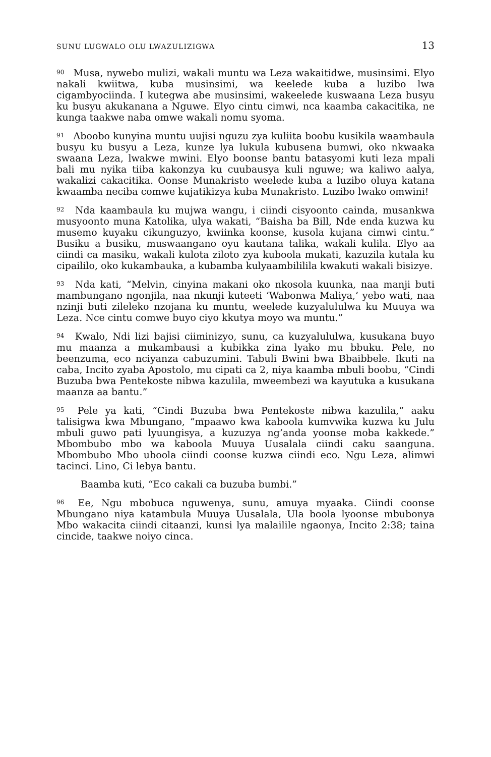SUNU LUGWALO OLU LWAZULIZIGWA 13
<sup>90</sup> Musa, nywebo mulizi, wakali muntu wa Leza wakaitidwe, musinsimi. Elyo nakali kwiitwa, kuba musinsimi, wa keelede kuba a luzibo lwa cigambyociinda. I kutegwa abe musinsimi, wakeelede kuswaana Leza busyu ku busyu akukanana a Nguwe. Elyo cintu cimwi, nca kaamba cakacitika, ne kunga taakwe naba omwe wakali nomu syoma.
<sup>91</sup> Aboobo kunyina muntu uujisi nguzu zya kuliita boobu kusikila waambaula busyu ku busyu a Leza, kunze lya lukula kubusena bumwi, oko nkwaaka swaana Leza, lwakwe mwini. Elyo boonse bantu batasyomi kuti leza mpali bali mu nyika tiiba kakonzya ku cuubausya kuli nguwe; wa kaliwo aalya, wakalizi cakacitika. Oonse Munakristo weelede kuba a luzibo oluya katana kwaamba neciba comwe kujatikizya kuba Munakristo. Luzibo lwako omwini!
<sup>92</sup> Nda kaambaula ku mujwa wangu, i ciindi cisyoonto cainda, musankwa musyoonto muna Katolika, ulya wakati, “Baisha ba Bill, Nde enda kuzwa ku musemo kuyaku cikunguzyo, kwiinka koonse, kusola kujana cimwi cintu.” Busiku a busiku, muswaangano oyu kautana talika, wakali kulila. Elyo aa ciindi ca masiku, wakali kulota ziloto zya kuboola mukati, kazuzila kutala ku cipaililo, oko kukambauka, a kubamba kulyaambililila kwakuti wakali bisizye.
<sup>93</sup> Nda kati, “Melvin, cinyina makani oko nkosola kuunka, naa manji buti mambungano ngonjila, naa nkunji kuteeti ‘Wabonwa Maliya,’ yebo wati, naa nzinji buti zileleko nzojana ku muntu, weelede kuzyalululwa ku Muuya wa Leza. Nce cintu comwe buyo ciyo kkutya moyo wa muntu.”
<sup>94</sup> Kwalo, Ndi lizi bajisi ciiminizyo, sunu, ca kuzyalululwa, kusukana buyo mu maanza a mukambausi a kubikka zina lyako mu bbuku. Pele, no beenzuma, eco nciyanza cabuzumini. Tabuli Bwini bwa Bbaibbele. Ikuti na caba, Incito zyaba Apostolo, mu cipati ca 2, niya kaamba mbuli boobu, “Cindi Buzuba bwa Pentekoste nibwa kazulila, mweembezi wa kayutuka a kusukana maanza aa bantu.”
<sup>95</sup> Pele ya kati, “Cindi Buzuba bwa Pentekoste nibwa kazulila,” aaku talisigwa kwa Mbungano, “mpaawo kwa kaboola kumvwika kuzwa ku Julu mbuli guwo pati lyuungisya, a kuzuzya ng’anda yoonse moba kakkede.” Mbombubo mbo wa kaboola Muuya Uusalala ciindi caku saanguna. Mbombubo Mbo uboola ciindi coonse kuzwa ciindi eco. Ngu Leza, alimwi tacinci. Lino, Ci lebya bantu.
Baamba kuti, “Eco cakali ca buzuba bumbi.”
<sup>96</sup> Ee, Ngu mbobuca nguwenya, sunu, amuya myaaka. Ciindi coonse Mbungano niya katambula Muuya Uusalala, Ula boola lyoonse mbubonya Mbo wakacita ciindi citaanzi, kunsi lya malailile ngaonya, Incito 2:38; taina cincide, taakwe noiyo cinca.